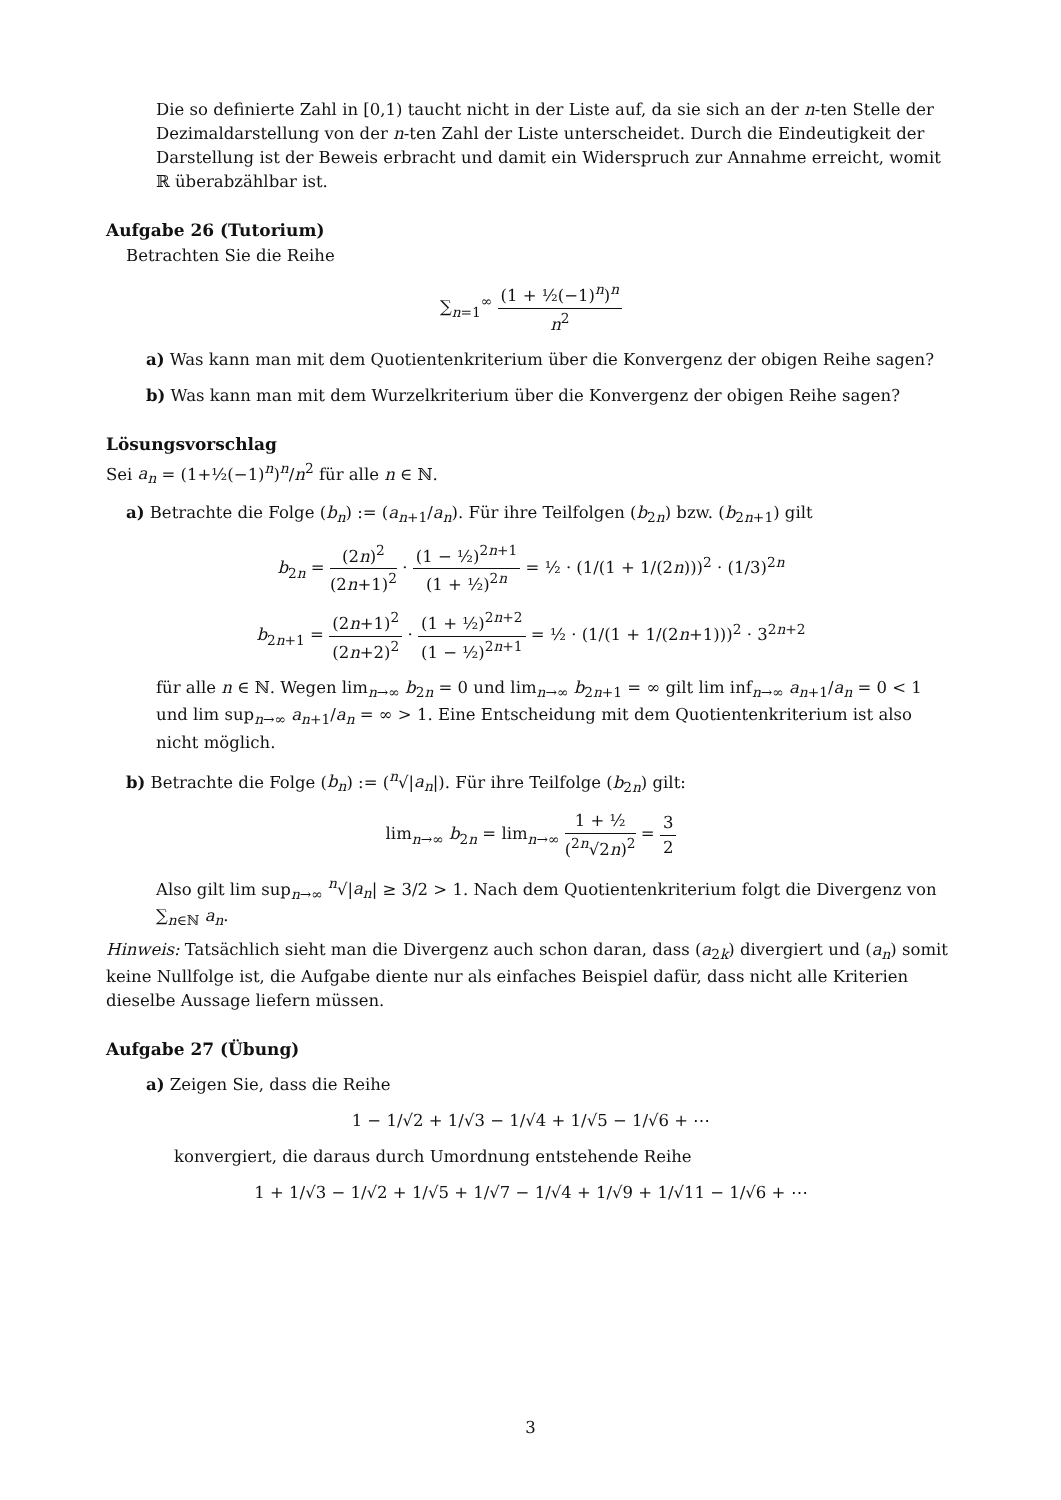Die so definierte Zahl in [0,1) taucht nicht in der Liste auf, da sie sich an der n-ten Stelle der Dezimaldarstellung von der n-ten Zahl der Liste unterscheidet. Durch die Eindeutigkeit der Darstellung ist der Beweis erbracht und damit ein Widerspruch zur Annahme erreicht, womit ℝ überabzählbar ist.
Aufgabe 26 (Tutorium)
Betrachten Sie die Reihe
∑<sub>n=1</sub><sup>∞</sup> (1 + ½(−1)<sup>n</sup>)<sup>n</sup> n<sup>2</sup>
a) Was kann man mit dem Quotientenkriterium über die Konvergenz der obigen Reihe sagen?
b) Was kann man mit dem Wurzelkriterium über die Konvergenz der obigen Reihe sagen?
Lösungsvorschlag
Sei a<sub>n</sub> = (1+½(−1)<sup>n</sup>)<sup>n</sup>/n<sup>2</sup> für alle n ∈ ℕ.
a) Betrachte die Folge (b<sub>n</sub>) := (a<sub>n+1</sub>/a<sub>n</sub>). Für ihre Teilfolgen (b<sub>2n</sub>) bzw. (b<sub>2n+1</sub>) gilt
b<sub>2n</sub> = (2n)<sup>2</sup> (2n+1)<sup>2</sup> · (1 − ½)<sup>2n+1</sup> (1 + ½)<sup>2n</sup> = ½ · (1/(1 + 1/(2n)))<sup>2</sup> · (1/3)<sup>2n</sup>
b<sub>2n+1</sub> = (2n+1)<sup>2</sup> (2n+2)<sup>2</sup> · (1 + ½)<sup>2n+2</sup> (1 − ½)<sup>2n+1</sup> = ½ · (1/(1 + 1/(2n+1)))<sup>2</sup> · 3<sup>2n+2</sup>
für alle n ∈ ℕ. Wegen lim<sub>n→∞</sub> b<sub>2n</sub> = 0 und lim<sub>n→∞</sub> b<sub>2n+1</sub> = ∞ gilt lim inf<sub>n→∞</sub> a<sub>n+1</sub>/a<sub>n</sub> = 0 < 1 und lim sup<sub>n→∞</sub> a<sub>n+1</sub>/a<sub>n</sub> = ∞ > 1. Eine Entscheidung mit dem Quotientenkriterium ist also nicht möglich.
b) Betrachte die Folge (b<sub>n</sub>) := (<sup>n</sup>√|a<sub>n</sub>|). Für ihre Teilfolge (b<sub>2n</sub>) gilt:
lim<sub>n→∞</sub> b<sub>2n</sub> = lim<sub>n→∞</sub> 1 + ½ (<sup>2n</sup>√2n)<sup>2</sup> = 3 2
Also gilt lim sup<sub>n→∞</sub> <sup>n</sup>√|a<sub>n</sub>| ≥ 3/2 > 1. Nach dem Quotientenkriterium folgt die Divergenz von ∑<sub>n∈ℕ</sub> a<sub>n</sub>.
Hinweis: Tatsächlich sieht man die Divergenz auch schon daran, dass (a<sub>2k</sub>) divergiert und (a<sub>n</sub>) somit keine Nullfolge ist, die Aufgabe diente nur als einfaches Beispiel dafür, dass nicht alle Kriterien dieselbe Aussage liefern müssen.
Aufgabe 27 (Übung)
a) Zeigen Sie, dass die Reihe
1 − 1/√2 + 1/√3 − 1/√4 + 1/√5 − 1/√6 + ⋯
konvergiert, die daraus durch Umordnung entstehende Reihe
1 + 1/√3 − 1/√2 + 1/√5 + 1/√7 − 1/√4 + 1/√9 + 1/√11 − 1/√6 + ⋯
3